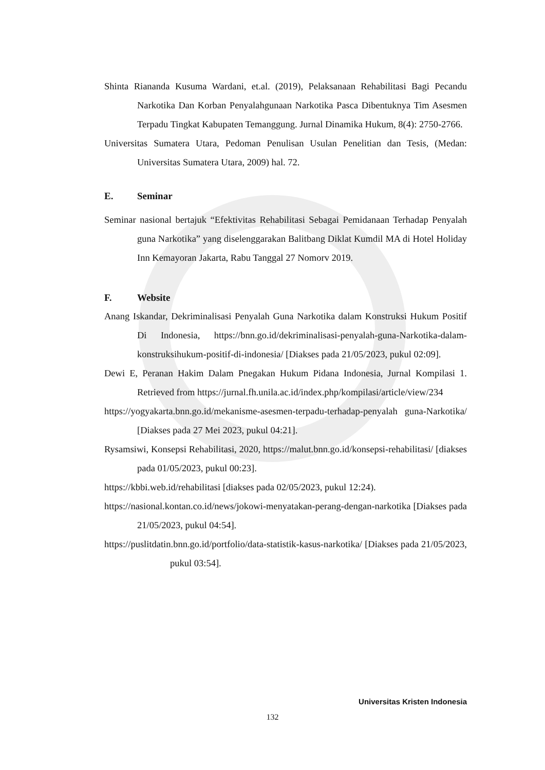Shinta Riananda Kusuma Wardani, et.al. (2019), Pelaksanaan Rehabilitasi Bagi Pecandu Narkotika Dan Korban Penyalahgunaan Narkotika Pasca Dibentuknya Tim Asesmen Terpadu Tingkat Kabupaten Temanggung. Jurnal Dinamika Hukum, 8(4): 2750-2766.
Universitas Sumatera Utara, Pedoman Penulisan Usulan Penelitian dan Tesis, (Medan: Universitas Sumatera Utara, 2009) hal. 72.
E. Seminar
Seminar nasional bertajuk “Efektivitas Rehabilitasi Sebagai Pemidanaan Terhadap Penyalah guna Narkotika” yang diselenggarakan Balitbang Diklat Kumdil MA di Hotel Holiday Inn Kemayoran Jakarta, Rabu Tanggal 27 Nomorv 2019.
F. Website
Anang Iskandar, Dekriminalisasi Penyalah Guna Narkotika dalam Konstruksi Hukum Positif Di Indonesia, https://bnn.go.id/dekriminalisasi-penyalah-guna-Narkotika-dalam-konstruksihukum-positif-di-indonesia/ [Diakses pada 21/05/2023, pukul 02:09].
Dewi E, Peranan Hakim Dalam Pnegakan Hukum Pidana Indonesia, Jurnal Kompilasi 1. Retrieved from https://jurnal.fh.unila.ac.id/index.php/kompilasi/article/view/234
https://yogyakarta.bnn.go.id/mekanisme-asesmen-terpadu-terhadap-penyalah guna-Narkotika/ [Diakses pada 27 Mei 2023, pukul 04:21].
Rysamsiwi, Konsepsi Rehabilitasi, 2020, https://malut.bnn.go.id/konsepsi-rehabilitasi/ [diakses pada 01/05/2023, pukul 00:23].
https://kbbi.web.id/rehabilitasi [diakses pada 02/05/2023, pukul 12:24).
https://nasional.kontan.co.id/news/jokowi-menyatakan-perang-dengan-narkotika [Diakses pada 21/05/2023, pukul 04:54].
https://puslitdatin.bnn.go.id/portfolio/data-statistik-kasus-narkotika/ [Diakses pada 21/05/2023, pukul 03:54].
Universitas Kristen Indonesia
132